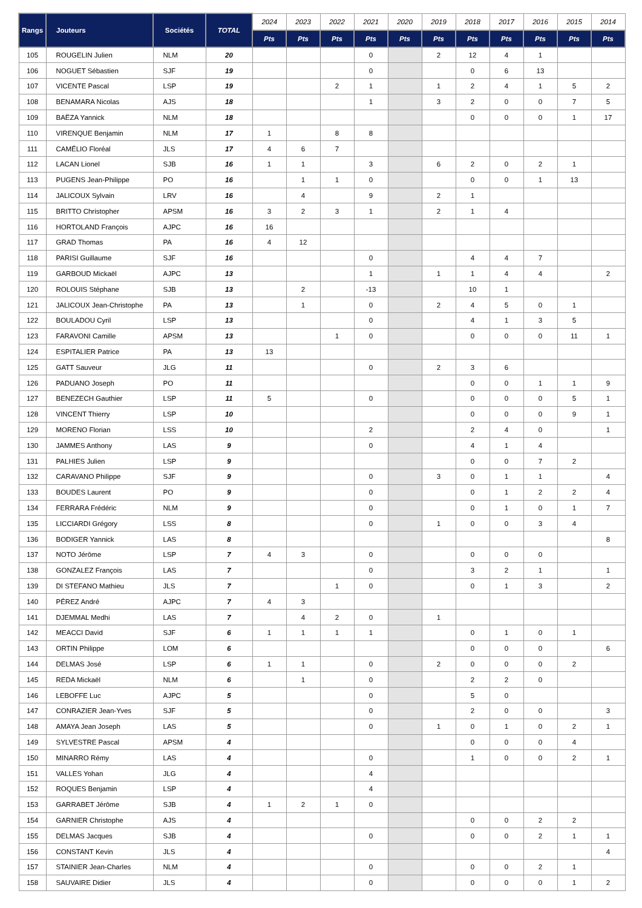| Rangs | Jouteurs | Sociétés | TOTAL | 2024 | 2023 | 2022 | 2021 | 2020 | 2019 | 2018 | 2017 | 2016 | 2015 | 2014 |
| --- | --- | --- | --- | --- | --- | --- | --- | --- | --- | --- | --- | --- | --- | --- |
| | | | | Pts | Pts | Pts | Pts | Pts | Pts | Pts | Pts | Pts | Pts | Pts |
| 105 | ROUGELIN Julien | NLM | 20 | | | | 0 | | 2 | 12 | 4 | 1 | | |
| 106 | NOGUET Sébastien | SJF | 19 | | | | 0 | | | 0 | 6 | 13 | | |
| 107 | VICENTE Pascal | LSP | 19 | | | 2 | 1 | | 1 | 2 | 4 | 1 | 5 | 2 |
| 108 | BENAMARA Nicolas | AJS | 18 | | | | 1 | | 3 | 2 | 0 | 0 | 7 | 5 |
| 109 | BAËZA Yannick | NLM | 18 | | | | | | | 0 | 0 | 0 | 1 | 17 |
| 110 | VIRENQUE Benjamin | NLM | 17 | 1 | | 8 | 8 | | | | | | | |
| 111 | CAMÉLIO Floréal | JLS | 17 | 4 | 6 | 7 | | | | | | | | |
| 112 | LACAN Lionel | SJB | 16 | 1 | 1 | | 3 | | 6 | 2 | 0 | 2 | 1 | |
| 113 | PUGENS Jean-Philippe | PO | 16 | | 1 | 1 | 0 | | | 0 | 0 | 1 | 13 | |
| 114 | JALICOUX Sylvain | LRV | 16 | | 4 | | 9 | | 2 | 1 | | | | |
| 115 | BRITTO Christopher | APSM | 16 | 3 | 2 | 3 | 1 | | 2 | 1 | 4 | | | |
| 116 | HORTOLAND François | AJPC | 16 | 16 | | | | | | | | | | |
| 117 | GRAD Thomas | PA | 16 | 4 | 12 | | | | | | | | | |
| 118 | PARISI Guillaume | SJF | 16 | | | | 0 | | | 4 | 4 | 7 | | |
| 119 | GARBOUD Mickaël | AJPC | 13 | | | | 1 | | 1 | 1 | 4 | 4 | | 2 |
| 120 | ROLOUIS Stéphane | SJB | 13 | | 2 | | -13 | | | 10 | 1 | | | |
| 121 | JALICOUX Jean-Christophe | PA | 13 | | 1 | | 0 | | 2 | 4 | 5 | 0 | 1 | |
| 122 | BOULADOU Cyril | LSP | 13 | | | | 0 | | | 4 | 1 | 3 | 5 | |
| 123 | FARAVONI Camille | APSM | 13 | | | 1 | 0 | | | 0 | 0 | 0 | 11 | 1 |
| 124 | ESPITALIER Patrice | PA | 13 | 13 | | | | | | | | | | |
| 125 | GATT Sauveur | JLG | 11 | | | | 0 | | 2 | 3 | 6 | | | |
| 126 | PADUANO Joseph | PO | 11 | | | | | | | 0 | 0 | 1 | 1 | 9 |
| 127 | BENEZECH Gauthier | LSP | 11 | 5 | | | 0 | | | 0 | 0 | 0 | 5 | 1 |
| 128 | VINCENT Thierry | LSP | 10 | | | | | | | 0 | 0 | 0 | 9 | 1 |
| 129 | MORENO Florian | LSS | 10 | | | | 2 | | | 2 | 4 | 0 | | 1 |
| 130 | JAMMES Anthony | LAS | 9 | | | | 0 | | | 4 | 1 | 4 | | |
| 131 | PALHIES Julien | LSP | 9 | | | | | | | 0 | 0 | 7 | 2 | |
| 132 | CARAVANO Philippe | SJF | 9 | | | | 0 | | 3 | 0 | 1 | 1 | | 4 |
| 133 | BOUDES Laurent | PO | 9 | | | | 0 | | | 0 | 1 | 2 | 2 | 4 |
| 134 | FERRARA Frédéric | NLM | 9 | | | | 0 | | | 0 | 1 | 0 | 1 | 7 |
| 135 | LICCIARDI Grégory | LSS | 8 | | | | 0 | | 1 | 0 | 0 | 3 | 4 | |
| 136 | BODIGER Yannick | LAS | 8 | | | | | | | | | | | 8 |
| 137 | NOTO Jérôme | LSP | 7 | 4 | 3 | | 0 | | | 0 | 0 | 0 | | |
| 138 | GONZALEZ François | LAS | 7 | | | | 0 | | | 3 | 2 | 1 | | 1 |
| 139 | DI STEFANO Mathieu | JLS | 7 | | | 1 | 0 | | | 0 | 1 | 3 | | 2 |
| 140 | PÉREZ André | AJPC | 7 | 4 | 3 | | | | | | | | | |
| 141 | DJEMMAL Medhi | LAS | 7 | | 4 | 2 | 0 | | 1 | | | | | |
| 142 | MEACCI David | SJF | 6 | 1 | 1 | 1 | 1 | | | 0 | 1 | 0 | 1 | |
| 143 | ORTIN Philippe | LOM | 6 | | | | | | | 0 | 0 | 0 | | 6 |
| 144 | DELMAS José | LSP | 6 | 1 | 1 | | 0 | | 2 | 0 | 0 | 0 | 2 | |
| 145 | REDA Mickaël | NLM | 6 | | 1 | | 0 | | | 2 | 2 | 0 | | |
| 146 | LEBOFFE Luc | AJPC | 5 | | | | 0 | | | 5 | 0 | | | |
| 147 | CONRAZIER Jean-Yves | SJF | 5 | | | | 0 | | | 2 | 0 | 0 | | 3 |
| 148 | AMAYA Jean Joseph | LAS | 5 | | | | 0 | | 1 | 0 | 1 | 0 | 2 | 1 |
| 149 | SYLVESTRE Pascal | APSM | 4 | | | | | | | 0 | 0 | 0 | 4 | |
| 150 | MINARRO Rémy | LAS | 4 | | | | 0 | | | 1 | 0 | 0 | 2 | 1 |
| 151 | VALLES Yohan | JLG | 4 | | | | 4 | | | | | | | |
| 152 | ROQUES Benjamin | LSP | 4 | | | | 4 | | | | | | | |
| 153 | GARRABET Jérôme | SJB | 4 | 1 | 2 | 1 | 0 | | | | | | | |
| 154 | GARNIER Christophe | AJS | 4 | | | | | | | 0 | 0 | 2 | 2 | |
| 155 | DELMAS Jacques | SJB | 4 | | | | 0 | | | 0 | 0 | 2 | 1 | 1 |
| 156 | CONSTANT Kevin | JLS | 4 | | | | | | | | | | | 4 |
| 157 | STAINIER Jean-Charles | NLM | 4 | | | | 0 | | | 0 | 0 | 2 | 1 | |
| 158 | SAUVAIRE Didier | JLS | 4 | | | | 0 | | | 0 | 0 | 0 | 1 | 2 |